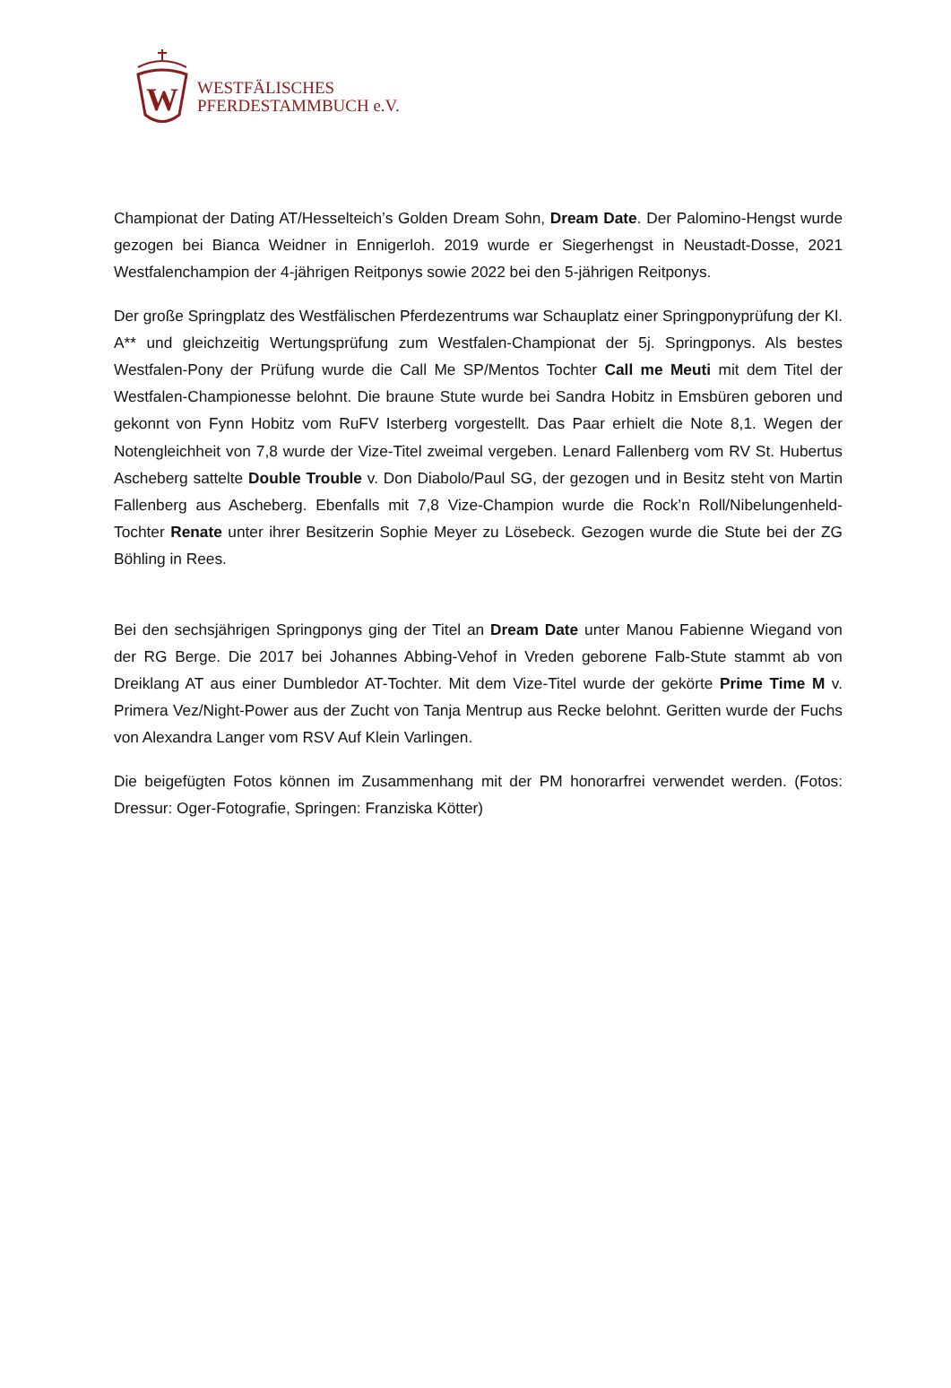W
WESTFÄLISCHES
PFERDESTAMMBUCH e.V.
Championat der Dating AT/Hesselteich’s Golden Dream Sohn, Dream Date. Der Palomino-Hengst wurde gezogen bei Bianca Weidner in Ennigerloh. 2019 wurde er Siegerhengst in Neustadt-Dosse, 2021 Westfalenchampion der 4-jährigen Reitponys sowie 2022 bei den 5-jährigen Reitponys.
Der große Springplatz des Westfälischen Pferdezentrums war Schauplatz einer Springponyprüfung der Kl. A** und gleichzeitig Wertungsprüfung zum Westfalen-Championat der 5j. Springponys. Als bestes Westfalen-Pony der Prüfung wurde die Call Me SP/Mentos Tochter Call me Meuti mit dem Titel der Westfalen-Championesse belohnt. Die braune Stute wurde bei Sandra Hobitz in Emsbüren geboren und gekonnt von Fynn Hobitz vom RuFV Isterberg vorgestellt. Das Paar erhielt die Note 8,1. Wegen der Notengleichheit von 7,8 wurde der Vize-Titel zweimal vergeben. Lenard Fallenberg vom RV St. Hubertus Ascheberg sattelte Double Trouble v. Don Diabolo/Paul SG, der gezogen und in Besitz steht von Martin Fallenberg aus Ascheberg. Ebenfalls mit 7,8 Vize-Champion wurde die Rock’n Roll/Nibelungenheld-Tochter Renate unter ihrer Besitzerin Sophie Meyer zu Lösebeck. Gezogen wurde die Stute bei der ZG Böhling in Rees.
Bei den sechsjährigen Springponys ging der Titel an Dream Date unter Manou Fabienne Wiegand von der RG Berge. Die 2017 bei Johannes Abbing-Vehof in Vreden geborene Falb-Stute stammt ab von Dreiklang AT aus einer Dumbledor AT-Tochter. Mit dem Vize-Titel wurde der gekörte Prime Time M v. Primera Vez/Night-Power aus der Zucht von Tanja Mentrup aus Recke belohnt. Geritten wurde der Fuchs von Alexandra Langer vom RSV Auf Klein Varlingen.
Die beigefügten Fotos können im Zusammenhang mit der PM honorarfrei verwendet werden. (Fotos: Dressur: Oger-Fotografie, Springen: Franziska Kötter)